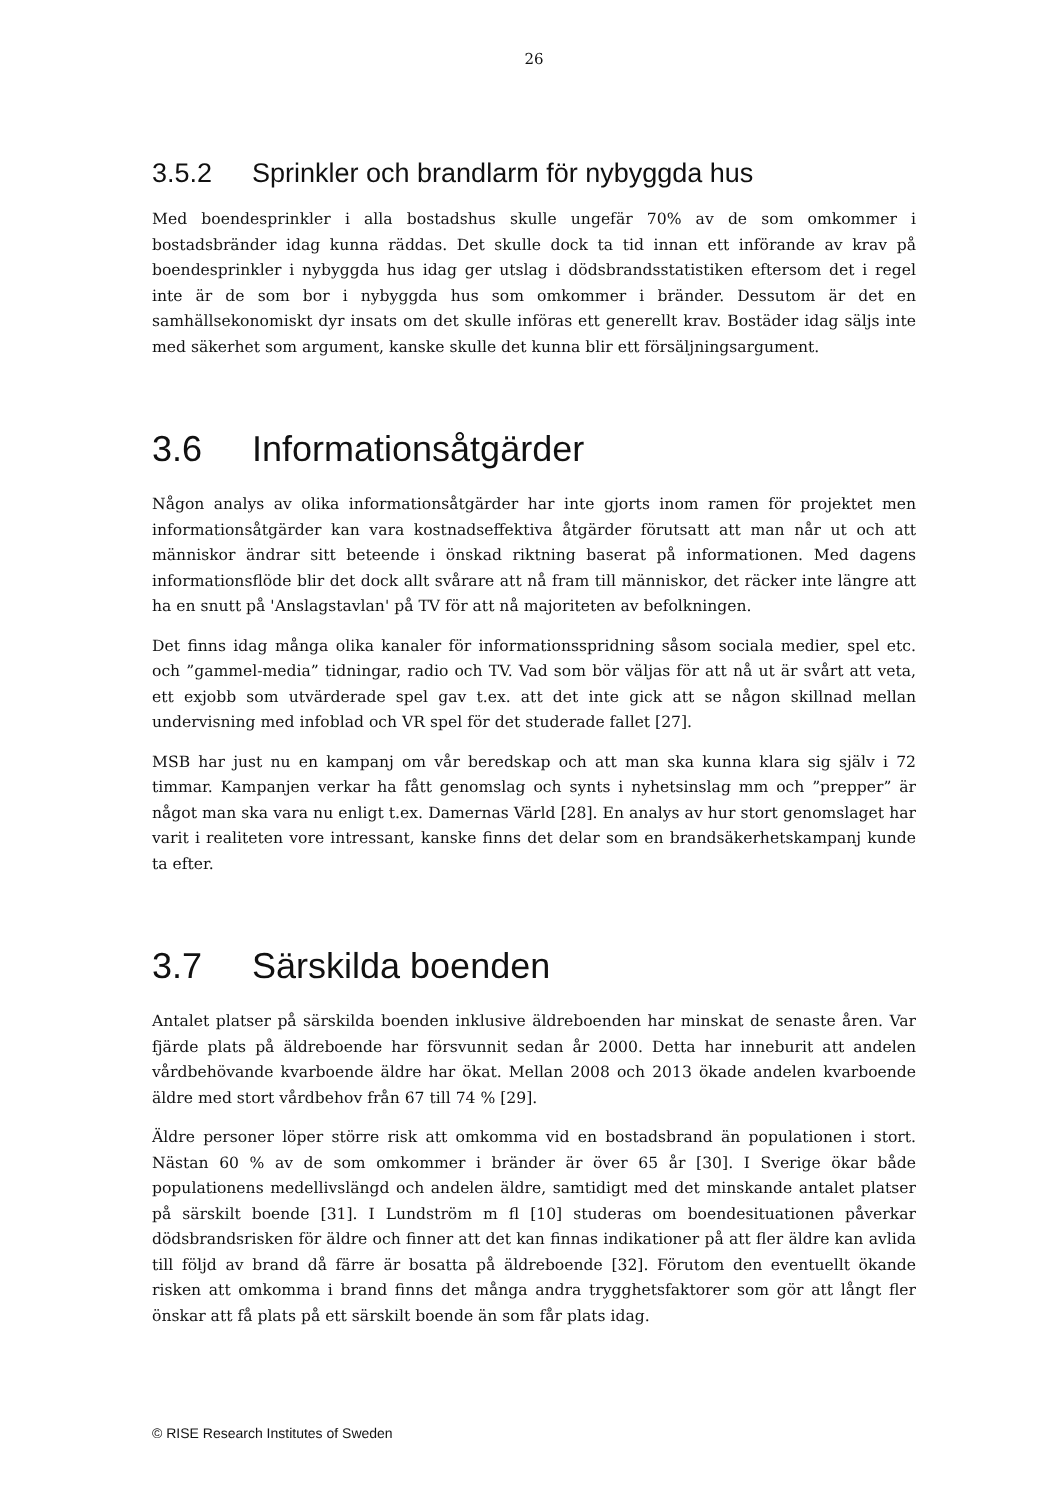26
3.5.2 Sprinkler och brandlarm för nybyggda hus
Med boendesprinkler i alla bostadshus skulle ungefär 70% av de som omkommer i bostadsbränder idag kunna räddas. Det skulle dock ta tid innan ett införande av krav på boendesprinkler i nybyggda hus idag ger utslag i dödsbrandsstatistiken eftersom det i regel inte är de som bor i nybyggda hus som omkommer i bränder. Dessutom är det en samhällsekonomiskt dyr insats om det skulle införas ett generellt krav. Bostäder idag säljs inte med säkerhet som argument, kanske skulle det kunna blir ett försäljningsargument.
3.6 Informationsåtgärder
Någon analys av olika informationsåtgärder har inte gjorts inom ramen för projektet men informationsåtgärder kan vara kostnadseffektiva åtgärder förutsatt att man når ut och att människor ändrar sitt beteende i önskad riktning baserat på informationen. Med dagens informationsflöde blir det dock allt svårare att nå fram till människor, det räcker inte längre att ha en snutt på 'Anslagstavlan' på TV för att nå majoriteten av befolkningen.
Det finns idag många olika kanaler för informationsspridning såsom sociala medier, spel etc. och ”gammel-media” tidningar, radio och TV. Vad som bör väljas för att nå ut är svårt att veta, ett exjobb som utvärderade spel gav t.ex. att det inte gick att se någon skillnad mellan undervisning med infoblad och VR spel för det studerade fallet [27].
MSB har just nu en kampanj om vår beredskap och att man ska kunna klara sig själv i 72 timmar. Kampanjen verkar ha fått genomslag och synts i nyhetsinslag mm och ”prepper” är något man ska vara nu enligt t.ex. Damernas Värld [28]. En analys av hur stort genomslaget har varit i realiteten vore intressant, kanske finns det delar som en brandsäkerhetskampanj kunde ta efter.
3.7 Särskilda boenden
Antalet platser på särskilda boenden inklusive äldreboenden har minskat de senaste åren. Var fjärde plats på äldreboende har försvunnit sedan år 2000. Detta har inneburit att andelen vårdbehövande kvarboende äldre har ökat. Mellan 2008 och 2013 ökade andelen kvarboende äldre med stort vårdbehov från 67 till 74 % [29].
Äldre personer löper större risk att omkomma vid en bostadsbrand än populationen i stort. Nästan 60 % av de som omkommer i bränder är över 65 år [30]. I Sverige ökar både populationens medellivslängd och andelen äldre, samtidigt med det minskande antalet platser på särskilt boende [31]. I Lundström m fl [10] studeras om boendesituationen påverkar dödsbrandsrisken för äldre och finner att det kan finnas indikationer på att fler äldre kan avlida till följd av brand då färre är bosatta på äldreboende [32]. Förutom den eventuellt ökande risken att omkomma i brand finns det många andra trygghetsfaktorer som gör att långt fler önskar att få plats på ett särskilt boende än som får plats idag.
© RISE Research Institutes of Sweden